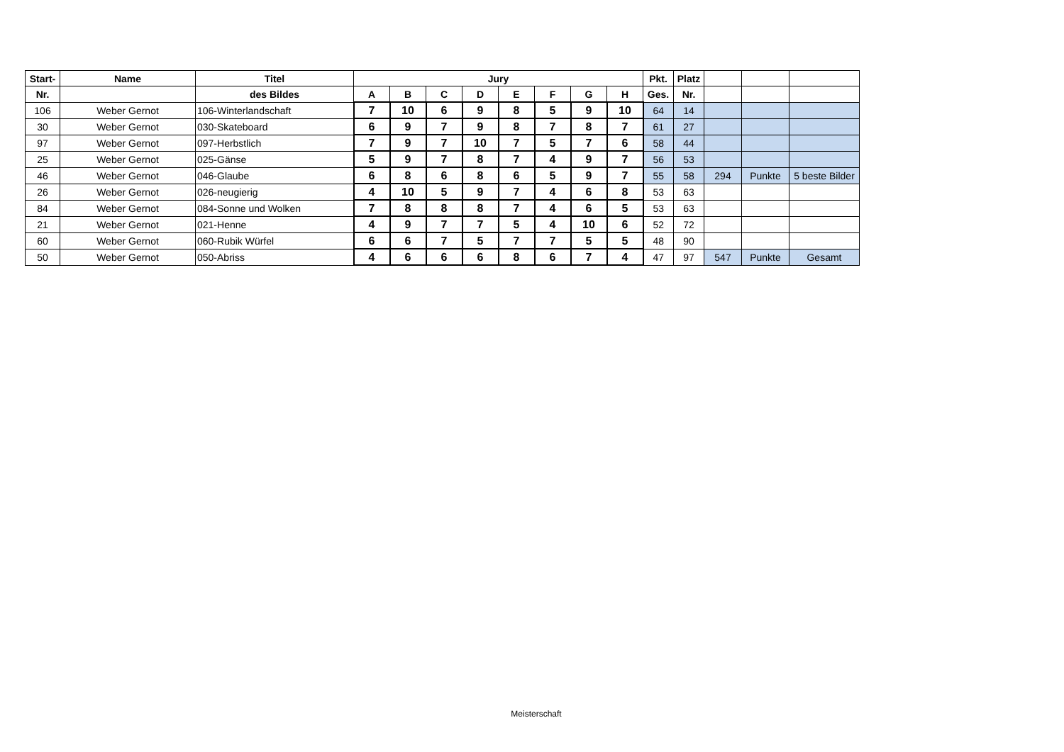| Start- | Name | Titel | Jury | | | | | | | | Pkt. | Platz | | | |
| --- | --- | --- | --- | --- | --- | --- | --- | --- | --- | --- | --- | --- | --- | --- | --- |
| Nr. | | des Bildes | A | B | C | D | E | F | G | H | Ges. | Nr. | | | |
| 106 | Weber Gernot | 106-Winterlandschaft | 7 | 10 | 6 | 9 | 8 | 5 | 9 | 10 | 64 | 14 | | | |
| 30 | Weber Gernot | 030-Skateboard | 6 | 9 | 7 | 9 | 8 | 7 | 8 | 7 | 61 | 27 | | | |
| 97 | Weber Gernot | 097-Herbstlich | 7 | 9 | 7 | 10 | 7 | 5 | 7 | 6 | 58 | 44 | | | |
| 25 | Weber Gernot | 025-Gänse | 5 | 9 | 7 | 8 | 7 | 4 | 9 | 7 | 56 | 53 | | | |
| 46 | Weber Gernot | 046-Glaube | 6 | 8 | 6 | 8 | 6 | 5 | 9 | 7 | 55 | 58 | 294 | Punkte | 5 beste Bilder |
| 26 | Weber Gernot | 026-neugierig | 4 | 10 | 5 | 9 | 7 | 4 | 6 | 8 | 53 | 63 | | | |
| 84 | Weber Gernot | 084-Sonne und Wolken | 7 | 8 | 8 | 8 | 7 | 4 | 6 | 5 | 53 | 63 | | | |
| 21 | Weber Gernot | 021-Henne | 4 | 9 | 7 | 7 | 5 | 4 | 10 | 6 | 52 | 72 | | | |
| 60 | Weber Gernot | 060-Rubik Würfel | 6 | 6 | 7 | 5 | 7 | 7 | 5 | 5 | 48 | 90 | | | |
| 50 | Weber Gernot | 050-Abriss | 4 | 6 | 6 | 6 | 8 | 6 | 7 | 4 | 47 | 97 | 547 | Punkte | Gesamt |
Meisterschaft